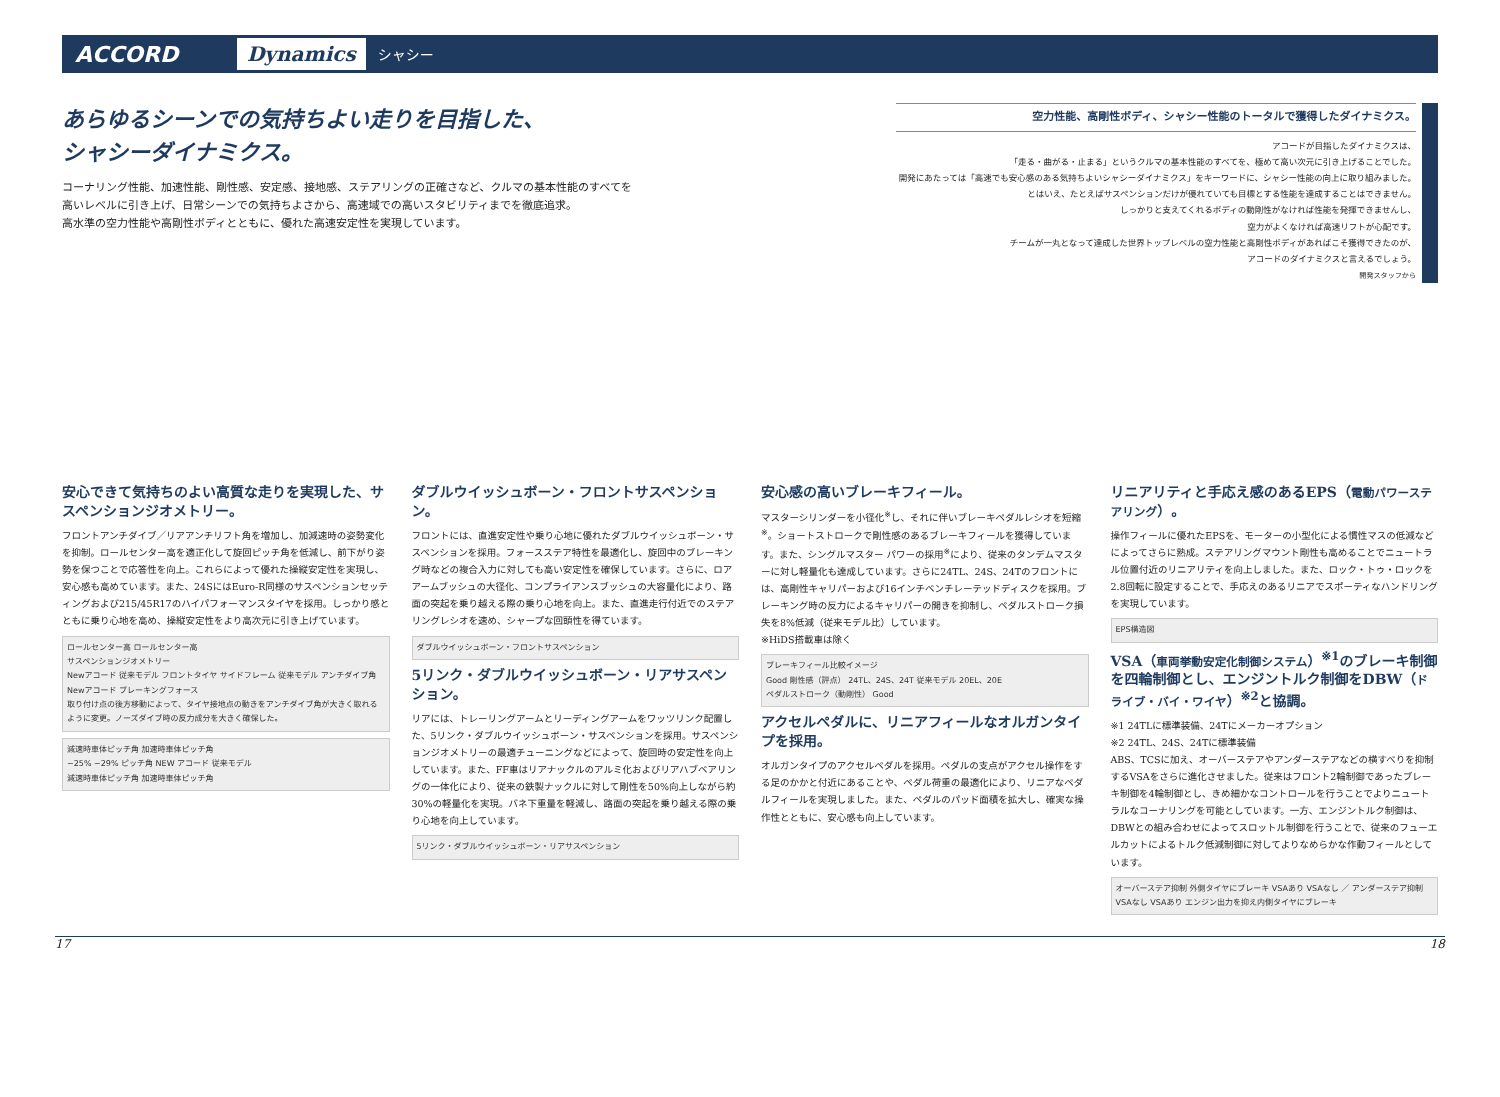ACCORD
Dynamics
シャシー
あらゆるシーンでの気持ちよい走りを目指した、
シャシーダイナミクス。
コーナリング性能、加速性能、剛性感、安定感、接地感、ステアリングの正確さなど、クルマの基本性能のすべてを
高いレベルに引き上げ、日常シーンでの気持ちよさから、高速域での高いスタビリティまでを徹底追求。
高水準の空力性能や高剛性ボディとともに、優れた高速安定性を実現しています。
空力性能、高剛性ボディ、シャシー性能のトータルで獲得したダイナミクス。
アコードが目指したダイナミクスは、
「走る・曲がる・止まる」というクルマの基本性能のすべてを、極めて高い次元に引き上げることでした。
開発にあたっては「高速でも安心感のある気持ちよいシャシーダイナミクス」をキーワードに、シャシー性能の向上に取り組みました。
とはいえ、たとえばサスペンションだけが優れていても目標とする性能を達成することはできません。
しっかりと支えてくれるボディの動剛性がなければ性能を発揮できませんし、
空力がよくなければ高速リフトが心配です。
チームが一丸となって達成した世界トップレベルの空力性能と高剛性ボディがあればこそ獲得できたのが、
アコードのダイナミクスと言えるでしょう。
開発スタッフから
安心できて気持ちのよい高質な走りを実現した、サスペンションジオメトリー。
フロントアンチダイブ／リアアンチリフト角を増加し、加減速時の姿勢変化を抑制。ロールセンター高を適正化して旋回ピッチ角を低減し、前下がり姿勢を保つことで応答性を向上。これらによって優れた操縦安定性を実現し、安心感も高めています。また、24SにはEuro-R同様のサスペンションセッティングおよび215/45R17のハイパフォーマンスタイヤを採用。しっかり感とともに乗り心地を高め、操縦安定性をより高次元に引き上げています。
ロールセンター高 ロールセンター高
サスペンションジオメトリー
Newアコード 従来モデル フロントタイヤ サイドフレーム 従来モデル アンチダイブ角 Newアコード ブレーキングフォース
取り付け点の後方移動によって、タイヤ接地点の動きをアンチダイブ角が大きく取れるように変更。ノーズダイブ時の反力成分を大きく確保した。
減速時車体ピッチ角 加速時車体ピッチ角
−25% −29% ピッチ角 NEW アコード 従来モデル
減速時車体ピッチ角 加速時車体ピッチ角
ダブルウイッシュボーン・フロントサスペンション。
フロントには、直進安定性や乗り心地に優れたダブルウイッシュボーン・サスペンションを採用。フォースステア特性を最適化し、旋回中のブレーキング時などの複合入力に対しても高い安定性を確保しています。さらに、ロアアームブッシュの大径化、コンプライアンスブッシュの大容量化により、路面の突起を乗り越える際の乗り心地を向上。また、直進走行付近でのステアリングレシオを速め、シャープな回頭性を得ています。
ダブルウイッシュボーン・フロントサスペンション
5リンク・ダブルウイッシュボーン・リアサスペンション。
リアには、トレーリングアームとリーディングアームをワッツリンク配置した、5リンク・ダブルウイッシュボーン・サスペンションを採用。サスペンションジオメトリーの最適チューニングなどによって、旋回時の安定性を向上しています。また、FF車はリアナックルのアルミ化およびリアハブベアリングの一体化により、従来の鉄製ナックルに対して剛性を50%向上しながら約30%の軽量化を実現。バネ下重量を軽減し、路面の突起を乗り越える際の乗り心地を向上しています。
5リンク・ダブルウイッシュボーン・リアサスペンション
安心感の高いブレーキフィール。
マスターシリンダーを小径化<sup>※</sup>し、それに伴いブレーキペダルレシオを短縮<sup>※</sup>。ショートストロークで剛性感のあるブレーキフィールを獲得しています。また、シングルマスター パワーの採用<sup>※</sup>により、従来のタンデムマスターに対し軽量化も達成しています。さらに24TL、24S、24Tのフロントには、高剛性キャリパーおよび16インチベンチレーテッドディスクを採用。ブレーキング時の反力によるキャリパーの開きを抑制し、ペダルストローク損失を8%低減（従来モデル比）しています。
※HiDS搭載車は除く
ブレーキフィール比較イメージ
Good 剛性感（評点） 24TL、24S、24T 従来モデル 20EL、20E
ペダルストローク（動剛性） Good
アクセルペダルに、リニアフィールなオルガンタイプを採用。
オルガンタイプのアクセルペダルを採用。ペダルの支点がアクセル操作をする足のかかと付近にあることや、ペダル荷重の最適化により、リニアなペダルフィールを実現しました。また、ペダルのパッド面積を拡大し、確実な操作性とともに、安心感も向上しています。
リニアリティと手応え感のあるEPS（電動パワーステアリング）。
操作フィールに優れたEPSを、モーターの小型化による慣性マスの低減などによってさらに熟成。ステアリングマウント剛性も高めることでニュートラル位置付近のリニアリティを向上しました。また、ロック・トゥ・ロックを2.8回転に設定することで、手応えのあるリニアでスポーティなハンドリングを実現しています。
EPS構造図
VSA（車両挙動安定化制御システム）<sup>※1</sup>のブレーキ制御を四輪制御とし、エンジントルク制御をDBW（ドライブ・バイ・ワイヤ）<sup>※2</sup>と協調。
※1 24TLに標準装備、24Tにメーカーオプション
※2 24TL、24S、24Tに標準装備
ABS、TCSに加え、オーバーステアやアンダーステアなどの横すべりを抑制するVSAをさらに進化させました。従来はフロント2輪制御であったブレーキ制御を4輪制御とし、きめ細かなコントロールを行うことでよりニュートラルなコーナリングを可能としています。一方、エンジントルク制御は、DBWとの組み合わせによってスロットル制御を行うことで、従来のフューエルカットによるトルク低減制御に対してよりなめらかな作動フィールとしています。
オーバーステア抑制 外側タイヤにブレーキ VSAあり VSAなし ／ アンダーステア抑制 VSAなし VSAあり エンジン出力を抑え内側タイヤにブレーキ
17 18